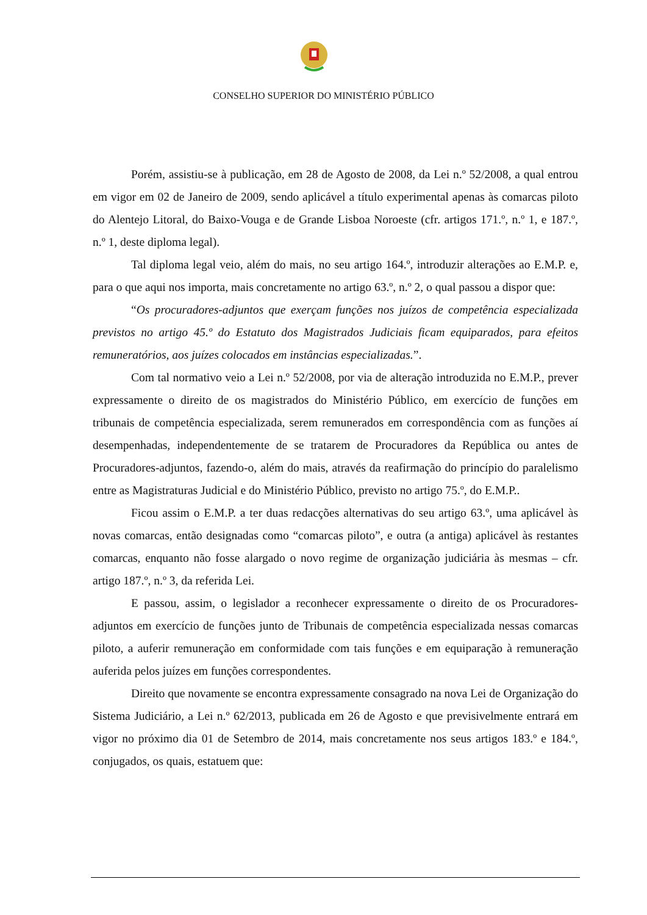CONSELHO SUPERIOR DO MINISTÉRIO PÚBLICO
Porém, assistiu-se à publicação, em 28 de Agosto de 2008, da Lei n.º 52/2008, a qual entrou em vigor em 02 de Janeiro de 2009, sendo aplicável a título experimental apenas às comarcas piloto do Alentejo Litoral, do Baixo-Vouga e de Grande Lisboa Noroeste (cfr. artigos 171.º, n.º 1, e 187.º, n.º 1, deste diploma legal).
Tal diploma legal veio, além do mais, no seu artigo 164.º, introduzir alterações ao E.M.P. e, para o que aqui nos importa, mais concretamente no artigo 63.º, n.º 2, o qual passou a dispor que:
“Os procuradores-adjuntos que exerçam funções nos juízos de competência especializada previstos no artigo 45.º do Estatuto dos Magistrados Judiciais ficam equiparados, para efeitos remuneratórios, aos juízes colocados em instâncias especializadas.”.
Com tal normativo veio a Lei n.º 52/2008, por via de alteração introduzida no E.M.P., prever expressamente o direito de os magistrados do Ministério Público, em exercício de funções em tribunais de competência especializada, serem remunerados em correspondência com as funções aí desempenhadas, independentemente de se tratarem de Procuradores da República ou antes de Procuradores-adjuntos, fazendo-o, além do mais, através da reafirmação do princípio do paralelismo entre as Magistraturas Judicial e do Ministério Público, previsto no artigo 75.º, do E.M.P..
Ficou assim o E.M.P. a ter duas redacções alternativas do seu artigo 63.º, uma aplicável às novas comarcas, então designadas como “comarcas piloto”, e outra (a antiga) aplicável às restantes comarcas, enquanto não fosse alargado o novo regime de organização judiciária às mesmas – cfr. artigo 187.º, n.º 3, da referida Lei.
E passou, assim, o legislador a reconhecer expressamente o direito de os Procuradores-adjuntos em exercício de funções junto de Tribunais de competência especializada nessas comarcas piloto, a auferir remuneração em conformidade com tais funções e em equiparação à remuneração auferida pelos juízes em funções correspondentes.
Direito que novamente se encontra expressamente consagrado na nova Lei de Organização do Sistema Judiciário, a Lei n.º 62/2013, publicada em 26 de Agosto e que previsivelmente entrará em vigor no próximo dia 01 de Setembro de 2014, mais concretamente nos seus artigos 183.º e 184.º, conjugados, os quais, estatuem que: